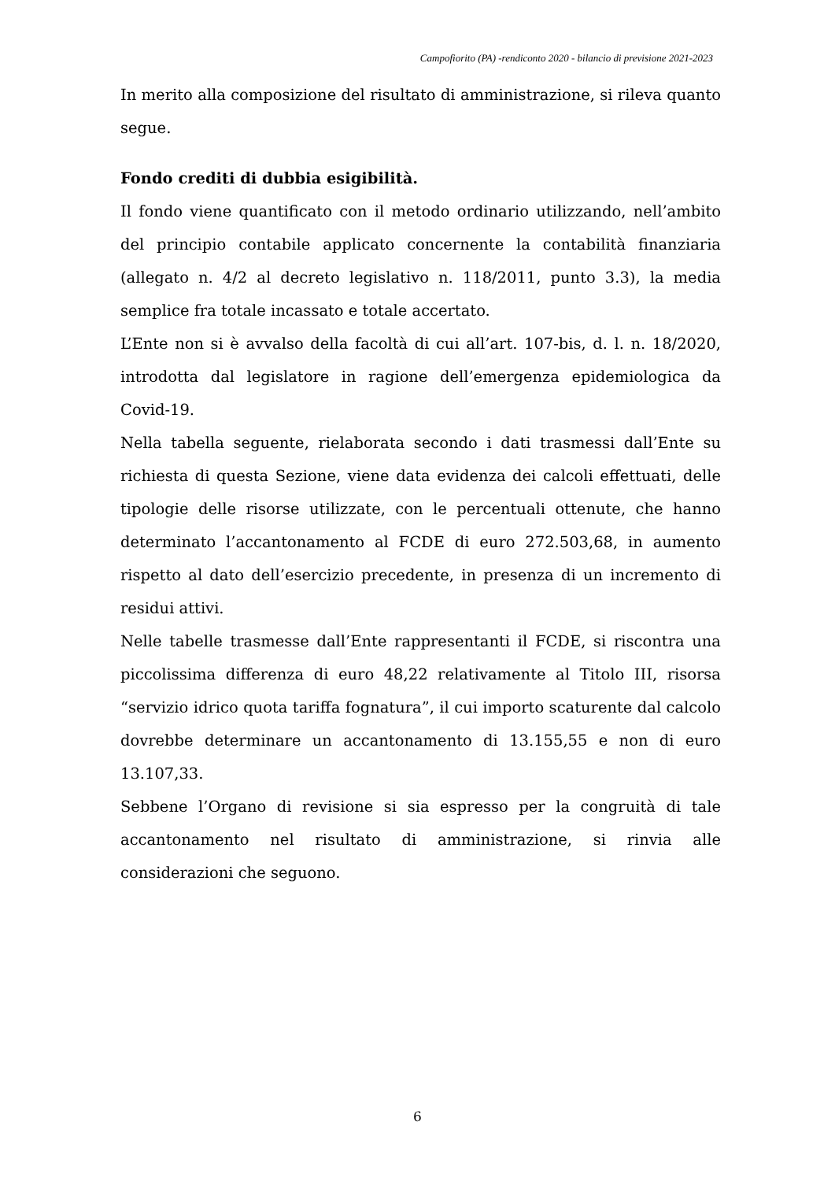Campofiorito (PA) -rendiconto 2020 - bilancio di previsione 2021-2023
In merito alla composizione del risultato di amministrazione, si rileva quanto segue.
Fondo crediti di dubbia esigibilità.
Il fondo viene quantificato con il metodo ordinario utilizzando, nell’ambito del principio contabile applicato concernente la contabilità finanziaria (allegato n. 4/2 al decreto legislativo n. 118/2011, punto 3.3), la media semplice fra totale incassato e totale accertato.
L’Ente non si è avvalso della facoltà di cui all’art. 107-bis, d. l. n. 18/2020, introdotta dal legislatore in ragione dell’emergenza epidemiologica da Covid-19.
Nella tabella seguente, rielaborata secondo i dati trasmessi dall’Ente su richiesta di questa Sezione, viene data evidenza dei calcoli effettuati, delle tipologie delle risorse utilizzate, con le percentuali ottenute, che hanno determinato l’accantonamento al FCDE di euro 272.503,68, in aumento rispetto al dato dell’esercizio precedente, in presenza di un incremento di residui attivi.
Nelle tabelle trasmesse dall’Ente rappresentanti il FCDE, si riscontra una piccolissima differenza di euro 48,22 relativamente al Titolo III, risorsa “servizio idrico quota tariffa fognatura”, il cui importo scaturente dal calcolo dovrebbe determinare un accantonamento di 13.155,55 e non di euro 13.107,33.
Sebbene l’Organo di revisione si sia espresso per la congruità di tale accantonamento nel risultato di amministrazione, si rinvia alle considerazioni che seguono.
6